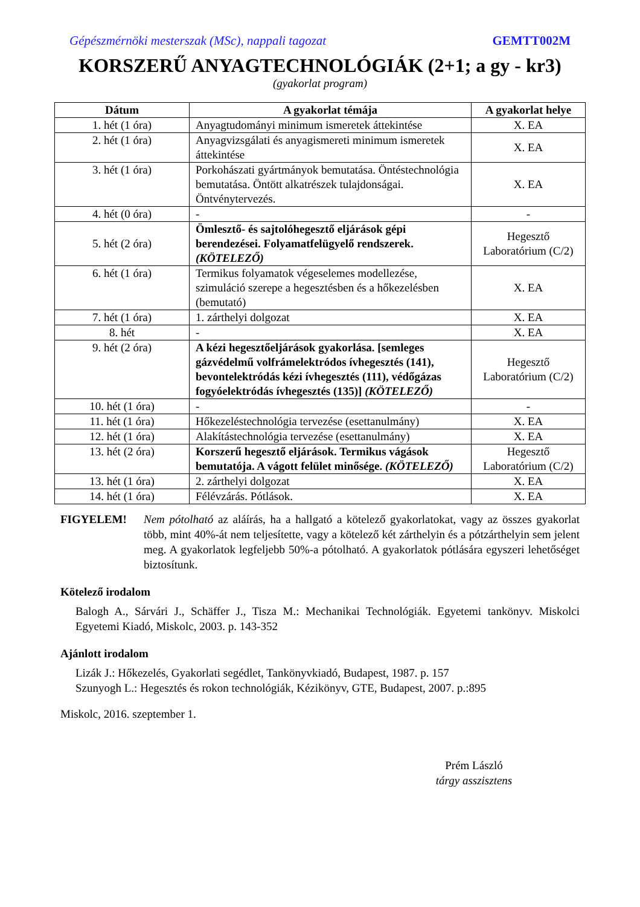Gépészmérnöki mesterszak (MSc), nappali tagozat GEMTT002M
KORSZERŰ ANYAGTECHNOLÓGIÁK (2+1; a gy - kr3)
(gyakorlat program)
| Dátum | A gyakorlat témája | A gyakorlat helye |
| --- | --- | --- |
| 1. hét (1 óra) | Anyagtudományi minimum ismeretek áttekintése | X. EA |
| 2. hét (1 óra) | Anyagvizsgálati és anyagismereti minimum ismeretek áttekintése | X. EA |
| 3. hét (1 óra) | Porkohászati gyártmányok bemutatása. Öntéstechnológia bemutatása. Öntött alkatrészek tulajdonságai. Öntvénytervezés. | X. EA |
| 4. hét (0 óra) | - | - |
| 5. hét (2 óra) | Ömlesztő- és sajtolóhegesztő eljárások gépi berendezései. Folyamatfelügyelő rendszerek. (KÖTELEZŐ) | Hegesztő Laboratórium (C/2) |
| 6. hét (1 óra) | Termikus folyamatok végeselemes modellezése, szimuláció szerepe a hegesztésben és a hőkezelésben (bemutató) | X. EA |
| 7. hét (1 óra) | 1. zárthelyi dolgozat | X. EA |
| 8. hét | - | X. EA |
| 9. hét (2 óra) | A kézi hegesztőeljárások gyakorlása. [semleges gázvédelmű volfrámelektródos ívhegesztés (141), bevontelektródás kézi ívhegesztés (111), védőgázas fogyóelektródás ívhegesztés (135)] (KÖTELEZŐ) | Hegesztő Laboratórium (C/2) |
| 10. hét (1 óra) | - | - |
| 11. hét (1 óra) | Hőkezeléstechnológia tervezése (esettanulmány) | X. EA |
| 12. hét (1 óra) | Alakítástechnológia tervezése (esettanulmány) | X. EA |
| 13. hét (2 óra) | Korszerű hegesztő eljárások. Termikus vágások bemutatója. A vágott felület minősége. (KÖTELEZŐ) | Hegesztő Laboratórium (C/2) |
| 13. hét (1 óra) | 2. zárthelyi dolgozat | X. EA |
| 14. hét (1 óra) | Félévzárás. Pótlások. | X. EA |
FIGYELEM! Nem pótolható az aláírás, ha a hallgató a kötelező gyakorlatokat, vagy az összes gyakorlat több, mint 40%-át nem teljesítette, vagy a kötelező két zárthelyin és a pótzárthelyin sem jelent meg. A gyakorlatok legfeljebb 50%-a pótolható. A gyakorlatok pótlására egyszeri lehetőséget biztosítunk.
Kötelező irodalom
Balogh A., Sárvári J., Schäffer J., Tisza M.: Mechanikai Technológiák. Egyetemi tankönyv. Miskolci Egyetemi Kiadó, Miskolc, 2003. p. 143-352
Ajánlott irodalom
Lizák J.: Hőkezelés, Gyakorlati segédlet, Tankönyvkiadó, Budapest, 1987. p. 157
Szunyogh L.: Hegesztés és rokon technológiák, Kézikönyv, GTE, Budapest, 2007. p.:895
Miskolc, 2016. szeptember 1.
Prém László
tárgy asszisztens